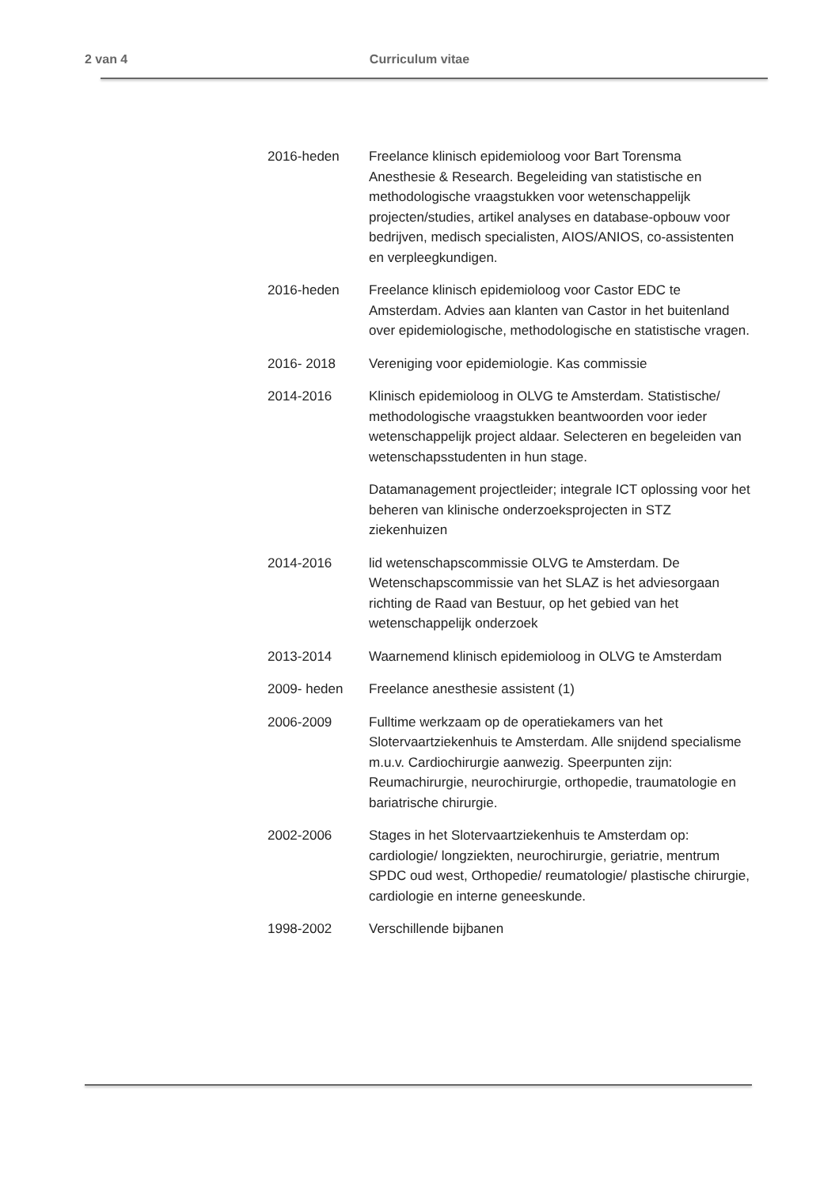2 van 4
Curriculum vitae
2016-heden Freelance klinisch epidemioloog voor Bart Torensma Anesthesie & Research. Begeleiding van statistische en methodologische vraagstukken voor wetenschappelijk projecten/studies, artikel analyses en database-opbouw voor bedrijven, medisch specialisten, AIOS/ANIOS, co-assistenten en verpleegkundigen.
2016-heden Freelance klinisch epidemioloog voor Castor EDC te Amsterdam. Advies aan klanten van Castor in het buitenland over epidemiologische, methodologische en statistische vragen.
2016- 2018 Vereniging voor epidemiologie. Kas commissie
2014-2016 Klinisch epidemioloog in OLVG te Amsterdam. Statistische/ methodologische vraagstukken beantwoorden voor ieder wetenschappelijk project aldaar. Selecteren en begeleiden van wetenschapsstudenten in hun stage.
Datamanagement projectleider; integrale ICT oplossing voor het beheren van klinische onderzoeksprojecten in STZ ziekenhuizen
2014-2016 lid wetenschapscommissie OLVG te Amsterdam. De Wetenschapscommissie van het SLAZ is het adviesorgaan richting de Raad van Bestuur, op het gebied van het wetenschappelijk onderzoek
2013-2014 Waarnemend klinisch epidemioloog in OLVG te Amsterdam
2009- heden Freelance anesthesie assistent (1)
2006-2009 Fulltime werkzaam op de operatiekamers van het Slotervaartziekenhuis te Amsterdam. Alle snijdend specialisme m.u.v. Cardiochirurgie aanwezig. Speerpunten zijn: Reumachirurgie, neurochirurgie, orthopedie, traumatologie en bariatrische chirurgie.
2002-2006 Stages in het Slotervaartziekenhuis te Amsterdam op: cardiologie/ longziekten, neurochirurgie, geriatrie, mentrum SPDC oud west, Orthopedie/ reumatologie/ plastische chirurgie, cardiologie en interne geneeskunde.
1998-2002 Verschillende bijbanen